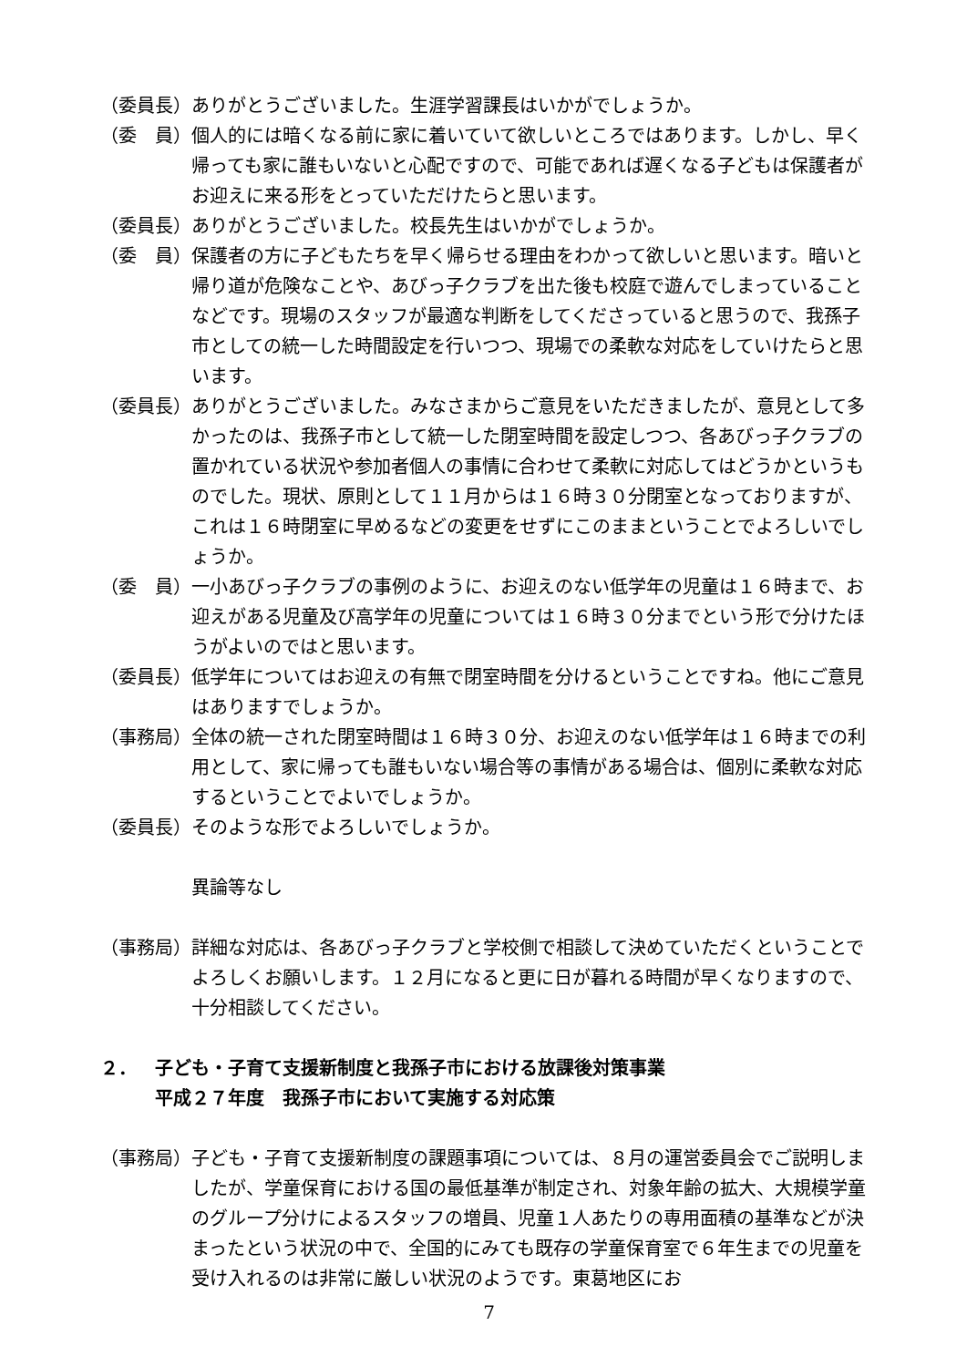（委員長） ありがとうございました。生涯学習課長はいかがでしょうか。
（委　員） 個人的には暗くなる前に家に着いていて欲しいところではあります。しかし、早く帰っても家に誰もいないと心配ですので、可能であれば遅くなる子どもは保護者がお迎えに来る形をとっていただけたらと思います。
（委員長） ありがとうございました。校長先生はいかがでしょうか。
（委　員） 保護者の方に子どもたちを早く帰らせる理由をわかって欲しいと思います。暗いと帰り道が危険なことや、あびっ子クラブを出た後も校庭で遊んでしまっていることなどです。現場のスタッフが最適な判断をしてくださっていると思うので、我孫子市としての統一した時間設定を行いつつ、現場での柔軟な対応をしていけたらと思います。
（委員長） ありがとうございました。みなさまからご意見をいただきましたが、意見として多かったのは、我孫子市として統一した閉室時間を設定しつつ、各あびっ子クラブの置かれている状況や参加者個人の事情に合わせて柔軟に対応してはどうかというものでした。現状、原則として１１月からは１６時３０分閉室となっておりますが、これは１６時閉室に早めるなどの変更をせずにこのままということでよろしいでしょうか。
（委　員） 一小あびっ子クラブの事例のように、お迎えのない低学年の児童は１６時まで、お迎えがある児童及び高学年の児童については１６時３０分までという形で分けたほうがよいのではと思います。
（委員長） 低学年についてはお迎えの有無で閉室時間を分けるということですね。他にご意見はありますでしょうか。
（事務局） 全体の統一された閉室時間は１６時３０分、お迎えのない低学年は１６時までの利用として、家に帰っても誰もいない場合等の事情がある場合は、個別に柔軟な対応するということでよいでしょうか。
（委員長） そのような形でよろしいでしょうか。
異論等なし
（事務局） 詳細な対応は、各あびっ子クラブと学校側で相談して決めていただくということでよろしくお願いします。１２月になると更に日が暮れる時間が早くなりますので、十分相談してください。
２． 子ども・子育て支援新制度と我孫子市における放課後対策事業
平成２７年度　我孫子市において実施する対応策
（事務局） 子ども・子育て支援新制度の課題事項については、８月の運営委員会でご説明しましたが、学童保育における国の最低基準が制定され、対象年齢の拡大、大規模学童のグループ分けによるスタッフの増員、児童１人あたりの専用面積の基準などが決まったという状況の中で、全国的にみても既存の学童保育室で６年生までの児童を受け入れるのは非常に厳しい状況のようです。東葛地区にお
7